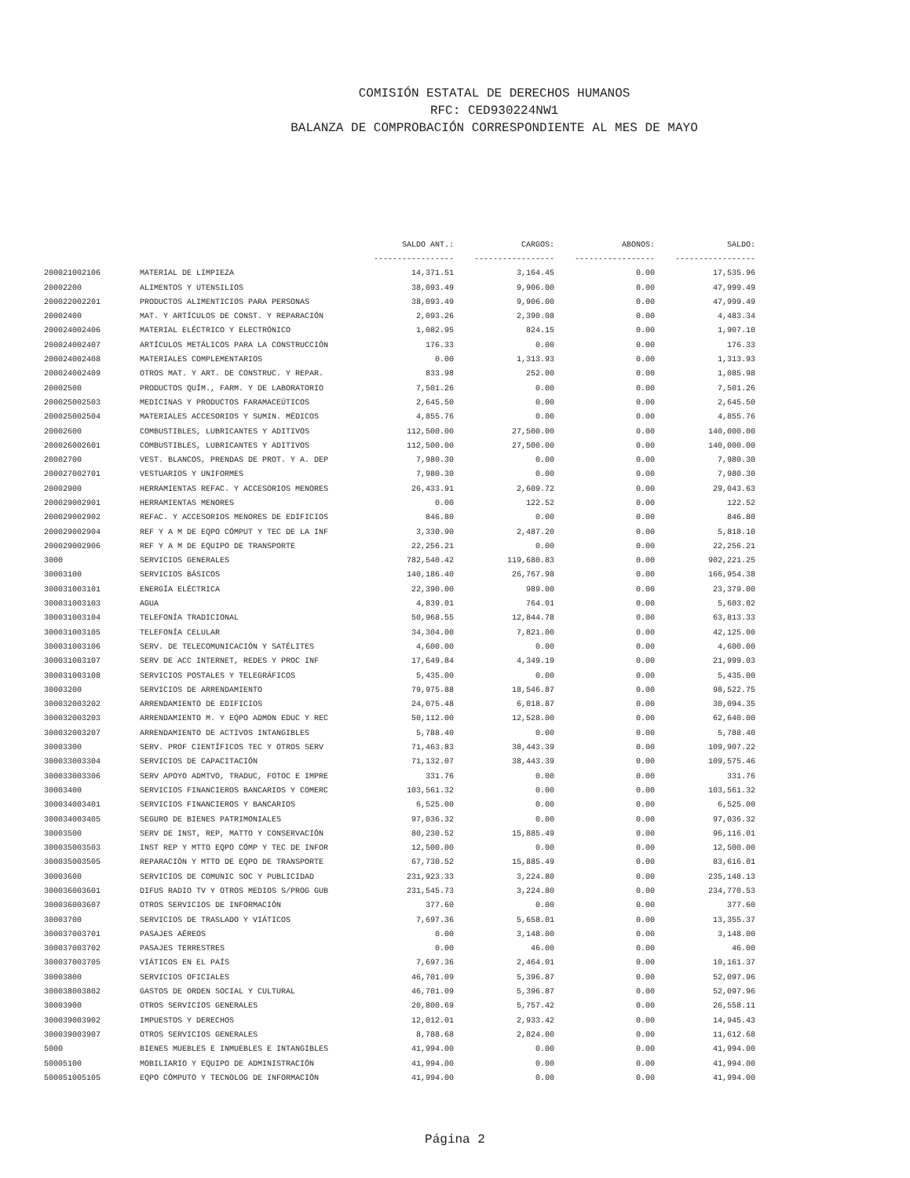COMISIÓN ESTATAL DE DERECHOS HUMANOS
RFC: CED930224NW1
BALANZA DE COMPROBACIÓN CORRESPONDIENTE AL MES DE MAYO
| | | SALDO ANT.: | CARGOS: | ABONOS: | SALDO: |
| --- | --- | --- | --- | --- | --- |
| | | ----------------- | ----------------- | ----------------- | ----------------- |
| 200021002106 | MATERIAL DE LIMPIEZA | 14,371.51 | 3,164.45 | 0.00 | 17,535.96 |
| 20002200 | ALIMENTOS Y UTENSILIOS | 38,093.49 | 9,906.00 | 0.00 | 47,999.49 |
| 200022002201 | PRODUCTOS ALIMENTICIOS PARA PERSONAS | 38,093.49 | 9,906.00 | 0.00 | 47,999.49 |
| 20002400 | MAT. Y ARTÍCULOS DE CONST. Y REPARACIÓN | 2,093.26 | 2,390.08 | 0.00 | 4,483.34 |
| 200024002406 | MATERIAL ELÉCTRICO Y ELECTRÓNICO | 1,082.95 | 824.15 | 0.00 | 1,907.10 |
| 200024002407 | ARTÍCULOS METÁLICOS PARA LA CONSTRUCCIÓN | 176.33 | 0.00 | 0.00 | 176.33 |
| 200024002408 | MATERIALES COMPLEMENTARIOS | 0.00 | 1,313.93 | 0.00 | 1,313.93 |
| 200024002409 | OTROS MAT. Y ART. DE CONSTRUC. Y REPAR. | 833.98 | 252.00 | 0.00 | 1,085.98 |
| 20002500 | PRODUCTOS QUÍM., FARM. Y DE LABORATORIO | 7,501.26 | 0.00 | 0.00 | 7,501.26 |
| 200025002503 | MEDICINAS Y PRODUCTOS FARAMACEÚTICOS | 2,645.50 | 0.00 | 0.00 | 2,645.50 |
| 200025002504 | MATERIALES ACCESORIOS Y SUMIN. MÉDICOS | 4,855.76 | 0.00 | 0.00 | 4,855.76 |
| 20002600 | COMBUSTIBLES, LUBRICANTES Y ADITIVOS | 112,500.00 | 27,500.00 | 0.00 | 140,000.00 |
| 200026002601 | COMBUSTIBLES, LUBRICANTES Y ADITIVOS | 112,500.00 | 27,500.00 | 0.00 | 140,000.00 |
| 20002700 | VEST. BLANCOS, PRENDAS DE PROT. Y A. DEP | 7,980.30 | 0.00 | 0.00 | 7,980.30 |
| 200027002701 | VESTUARIOS Y UNIFORMES | 7,980.30 | 0.00 | 0.00 | 7,980.30 |
| 20002900 | HERRAMIENTAS REFAC. Y ACCESORIOS MENORES | 26,433.91 | 2,609.72 | 0.00 | 29,043.63 |
| 200029002901 | HERRAMIENTAS MENORES | 0.00 | 122.52 | 0.00 | 122.52 |
| 200029002902 | REFAC. Y ACCESORIOS MENORES DE EDIFICIOS | 846.80 | 0.00 | 0.00 | 846.80 |
| 200029002904 | REF Y A M DE EQPO CÓMPUT Y TEC DE LA INF | 3,330.90 | 2,487.20 | 0.00 | 5,818.10 |
| 200029002906 | REF Y A M DE EQUIPO DE TRANSPORTE | 22,256.21 | 0.00 | 0.00 | 22,256.21 |
| 3000 | SERVICIOS GENERALES | 782,540.42 | 119,680.83 | 0.00 | 902,221.25 |
| 30003100 | SERVICIOS BÁSICOS | 140,186.40 | 26,767.98 | 0.00 | 166,954.38 |
| 300031003101 | ENERGÍA ELÉCTRICA | 22,390.00 | 989.00 | 0.00 | 23,379.00 |
| 300031003103 | AGUA | 4,839.01 | 764.01 | 0.00 | 5,603.02 |
| 300031003104 | TELEFONÍA TRADICIONAL | 50,968.55 | 12,844.78 | 0.00 | 63,813.33 |
| 300031003105 | TELEFONÍA CELULAR | 34,304.00 | 7,821.00 | 0.00 | 42,125.00 |
| 300031003106 | SERV. DE TELECOMUNICACIÓN Y SATÉLITES | 4,600.00 | 0.00 | 0.00 | 4,600.00 |
| 300031003107 | SERV DE ACC INTERNET, REDES Y PROC INF | 17,649.84 | 4,349.19 | 0.00 | 21,999.03 |
| 300031003108 | SERVICIOS POSTALES Y TELEGRÁFICOS | 5,435.00 | 0.00 | 0.00 | 5,435.00 |
| 30003200 | SERVICIOS DE ARRENDAMIENTO | 79,975.88 | 18,546.87 | 0.00 | 98,522.75 |
| 300032003202 | ARRENDAMIENTO DE EDIFICIOS | 24,075.48 | 6,018.87 | 0.00 | 30,094.35 |
| 300032003203 | ARRENDAMIENTO M. Y EQPO ADMON EDUC Y REC | 50,112.00 | 12,528.00 | 0.00 | 62,640.00 |
| 300032003207 | ARRENDAMIENTO DE ACTIVOS INTANGIBLES | 5,788.40 | 0.00 | 0.00 | 5,788.40 |
| 30003300 | SERV. PROF CIENTÍFICOS TEC Y OTROS SERV | 71,463.83 | 38,443.39 | 0.00 | 109,907.22 |
| 300033003304 | SERVICIOS DE CAPACITACIÓN | 71,132.07 | 38,443.39 | 0.00 | 109,575.46 |
| 300033003306 | SERV APOYO ADMTVO, TRADUC, FOTOC E IMPRE | 331.76 | 0.00 | 0.00 | 331.76 |
| 30003400 | SERVICIOS FINANCIEROS BANCARIOS Y COMERC | 103,561.32 | 0.00 | 0.00 | 103,561.32 |
| 300034003401 | SERVICIOS FINANCIEROS Y BANCARIOS | 6,525.00 | 0.00 | 0.00 | 6,525.00 |
| 300034003405 | SEGURO DE BIENES PATRIMONIALES | 97,036.32 | 0.00 | 0.00 | 97,036.32 |
| 30003500 | SERV DE INST, REP, MATTO Y CONSERVACIÓN | 80,230.52 | 15,885.49 | 0.00 | 96,116.01 |
| 300035003503 | INST REP Y MTTO EQPO CÓMP Y TEC DE INFOR | 12,500.00 | 0.00 | 0.00 | 12,500.00 |
| 300035003505 | REPARACIÓN Y MTTO DE EQPO DE TRANSPORTE | 67,730.52 | 15,885.49 | 0.00 | 83,616.01 |
| 30003600 | SERVICIOS DE COMUNIC SOC Y PUBLICIDAD | 231,923.33 | 3,224.80 | 0.00 | 235,148.13 |
| 300036003601 | DIFUS RADIO TV Y OTROS MEDIOS S/PROG GUB | 231,545.73 | 3,224.80 | 0.00 | 234,770.53 |
| 300036003607 | OTROS SERVICIOS DE INFORMACIÓN | 377.60 | 0.00 | 0.00 | 377.60 |
| 30003700 | SERVICIOS DE TRASLADO Y VIÁTICOS | 7,697.36 | 5,658.01 | 0.00 | 13,355.37 |
| 300037003701 | PASAJES AÉREOS | 0.00 | 3,148.00 | 0.00 | 3,148.00 |
| 300037003702 | PASAJES TERRESTRES | 0.00 | 46.00 | 0.00 | 46.00 |
| 300037003705 | VIÁTICOS EN EL PAÍS | 7,697.36 | 2,464.01 | 0.00 | 10,161.37 |
| 30003800 | SERVICIOS OFICIALES | 46,701.09 | 5,396.87 | 0.00 | 52,097.96 |
| 300038003802 | GASTOS DE ORDEN SOCIAL Y CULTURAL | 46,701.09 | 5,396.87 | 0.00 | 52,097.96 |
| 30003900 | OTROS SERVICIOS GENERALES | 20,800.69 | 5,757.42 | 0.00 | 26,558.11 |
| 300039003902 | IMPUESTOS Y DERECHOS | 12,012.01 | 2,933.42 | 0.00 | 14,945.43 |
| 300039003907 | OTROS SERVICIOS GENERALES | 8,788.68 | 2,824.00 | 0.00 | 11,612.68 |
| 5000 | BIENES MUEBLES E INMUEBLES E INTANGIBLES | 41,994.00 | 0.00 | 0.00 | 41,994.00 |
| 50005100 | MOBILIARIO Y EQUIPO DE ADMINISTRACIÓN | 41,994.00 | 0.00 | 0.00 | 41,994.00 |
| 500051005105 | EQPO CÓMPUTO Y TECNOLOG DE INFORMACIÓN | 41,994.00 | 0.00 | 0.00 | 41,994.00 |
Página 2